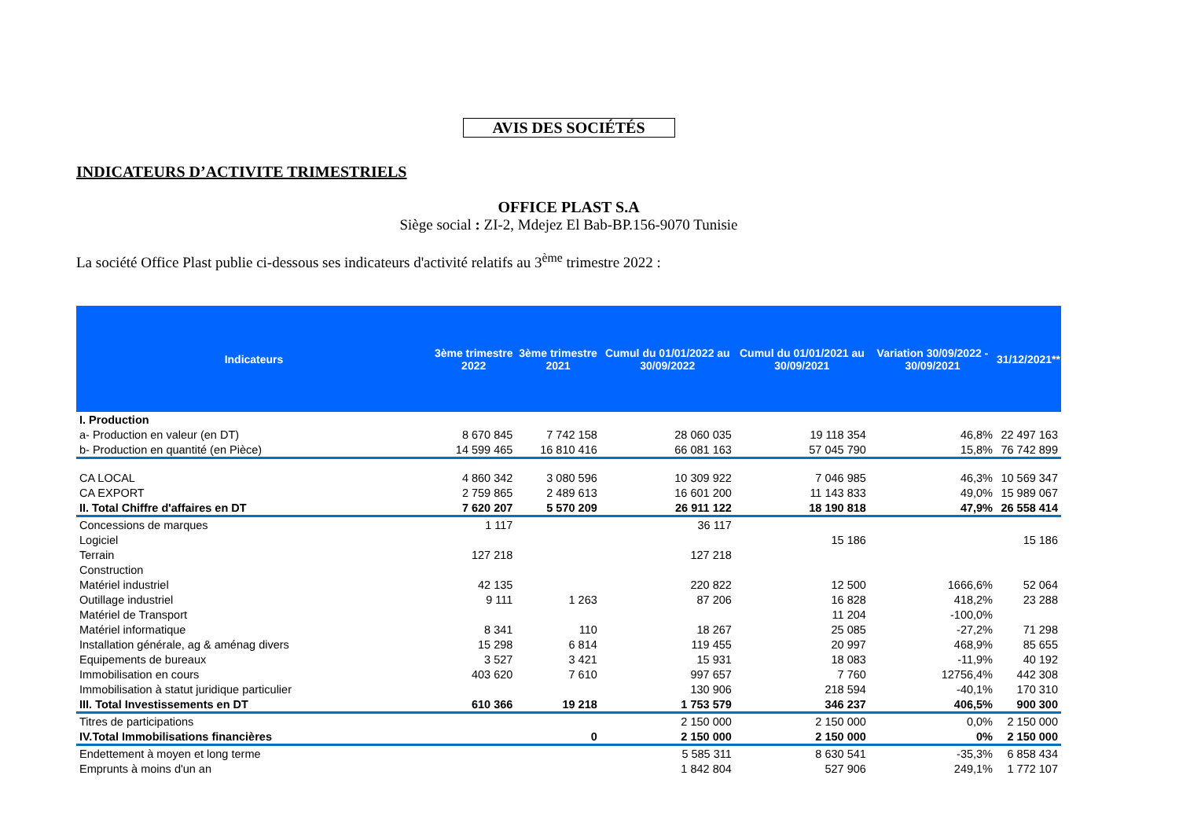AVIS DES SOCIÉTÉS
INDICATEURS D’ACTIVITE TRIMESTRIELS
OFFICE PLAST S.A
Siège social : ZI-2, Mdejez El Bab-BP.156-9070 Tunisie
La société Office Plast publie ci-dessous ses indicateurs d'activité relatifs au 3<sup>ème</sup> trimestre 2022 :
| Indicateurs | 3ème trimestre 2022 | 3ème trimestre 2021 | Cumul du 01/01/2022 au 30/09/2022 | Cumul du 01/01/2021 au 30/09/2021 | Variation 30/09/2022 - 30/09/2021 | 31/12/2021** |
| --- | --- | --- | --- | --- | --- | --- |
| I. Production | | | | | | |
| a- Production en valeur (en DT) | 8 670 845 | 7 742 158 | 28 060 035 | 19 118 354 | 46,8% | 22 497 163 |
| b- Production en quantité (en Pièce) | 14 599 465 | 16 810 416 | 66 081 163 | 57 045 790 | 15,8% | 76 742 899 |
| CA LOCAL | 4 860 342 | 3 080 596 | 10 309 922 | 7 046 985 | 46,3% | 10 569 347 |
| CA EXPORT | 2 759 865 | 2 489 613 | 16 601 200 | 11 143 833 | 49,0% | 15 989 067 |
| II. Total Chiffre d'affaires en DT | 7 620 207 | 5 570 209 | 26 911 122 | 18 190 818 | 47,9% | 26 558 414 |
| Concessions de marques | 1 117 | | 36 117 | | | |
| Logiciel | | | | 15 186 | | 15 186 |
| Terrain | 127 218 | | 127 218 | | | |
| Construction | | | | | | |
| Matériel industriel | 42 135 | | 220 822 | 12 500 | 1666,6% | 52 064 |
| Outillage industriel | 9 111 | 1 263 | 87 206 | 16 828 | 418,2% | 23 288 |
| Matériel de Transport | | | | 11 204 | -100,0% | |
| Matériel informatique | 8 341 | 110 | 18 267 | 25 085 | -27,2% | 71 298 |
| Installation générale, ag & aménag divers | 15 298 | 6 814 | 119 455 | 20 997 | 468,9% | 85 655 |
| Equipements de bureaux | 3 527 | 3 421 | 15 931 | 18 083 | -11,9% | 40 192 |
| Immobilisation en cours | 403 620 | 7 610 | 997 657 | 7 760 | 12756,4% | 442 308 |
| Immobilisation à statut juridique particulier | | | 130 906 | 218 594 | -40,1% | 170 310 |
| III. Total Investissements en DT | 610 366 | 19 218 | 1 753 579 | 346 237 | 406,5% | 900 300 |
| Titres de participations | | | 2 150 000 | 2 150 000 | 0,0% | 2 150 000 |
| IV.Total Immobilisations financières | | 0 | 2 150 000 | 2 150 000 | 0% | 2 150 000 |
| Endettement à moyen et long terme | | | 5 585 311 | 8 630 541 | -35,3% | 6 858 434 |
| Emprunts à moins d'un an | | | 1 842 804 | 527 906 | 249,1% | 1 772 107 |